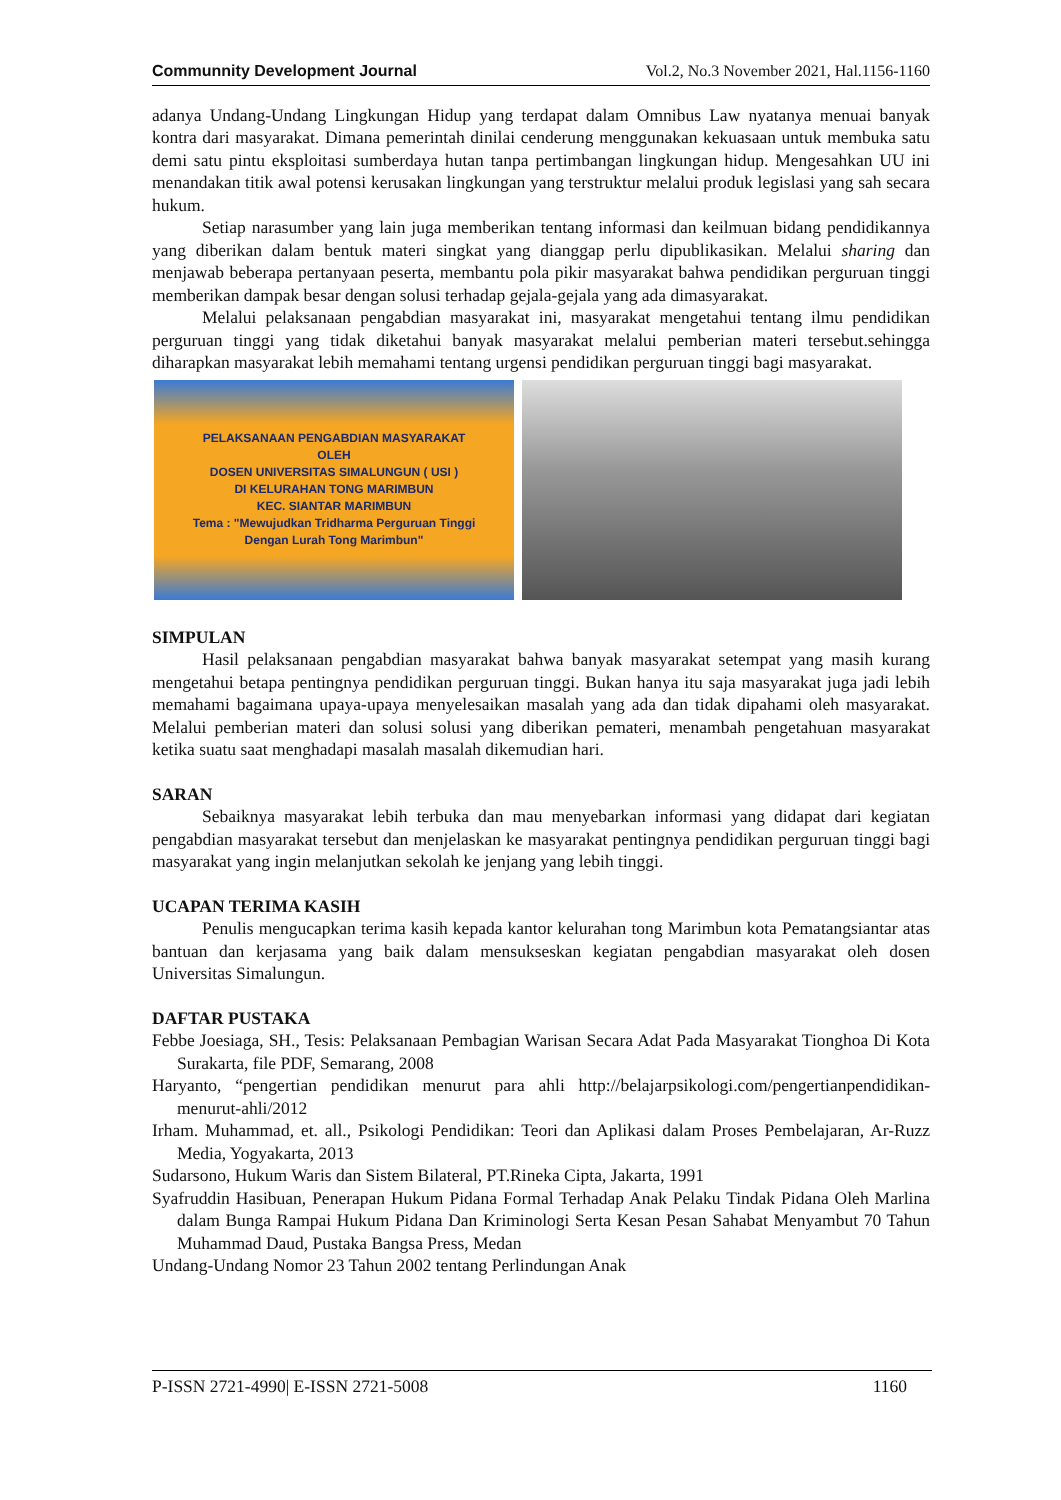Communnity Development Journal Vol.2, No.3 November 2021, Hal.1156-1160
adanya Undang-Undang Lingkungan Hidup yang terdapat dalam Omnibus Law nyatanya menuai banyak kontra dari masyarakat. Dimana pemerintah dinilai cenderung menggunakan kekuasaan untuk membuka satu demi satu pintu eksploitasi sumberdaya hutan tanpa pertimbangan lingkungan hidup. Mengesahkan UU ini menandakan titik awal potensi kerusakan lingkungan yang terstruktur melalui produk legislasi yang sah secara hukum.
Setiap narasumber yang lain juga memberikan tentang informasi dan keilmuan bidang pendidikannya yang diberikan dalam bentuk materi singkat yang dianggap perlu dipublikasikan. Melalui sharing dan menjawab beberapa pertanyaan peserta, membantu pola pikir masyarakat bahwa pendidikan perguruan tinggi memberikan dampak besar dengan solusi terhadap gejala-gejala yang ada dimasyarakat.
Melalui pelaksanaan pengabdian masyarakat ini, masyarakat mengetahui tentang ilmu pendidikan perguruan tinggi yang tidak diketahui banyak masyarakat melalui pemberian materi tersebut.sehingga diharapkan masyarakat lebih memahami tentang urgensi pendidikan perguruan tinggi bagi masyarakat.
PELAKSANAAN PENGABDIAN MASYARAKAT
OLEH
DOSEN UNIVERSITAS SIMALUNGUN ( USI )
DI KELURAHAN TONG MARIMBUN
KEC. SIANTAR MARIMBUN
Tema : "Mewujudkan Tridharma Perguruan Tinggi
Dengan Lurah Tong Marimbun"
SIMPULAN
Hasil pelaksanaan pengabdian masyarakat bahwa banyak masyarakat setempat yang masih kurang mengetahui betapa pentingnya pendidikan perguruan tinggi. Bukan hanya itu saja masyarakat juga jadi lebih memahami bagaimana upaya-upaya menyelesaikan masalah yang ada dan tidak dipahami oleh masyarakat. Melalui pemberian materi dan solusi solusi yang diberikan pemateri, menambah pengetahuan masyarakat ketika suatu saat menghadapi masalah masalah dikemudian hari.
SARAN
Sebaiknya masyarakat lebih terbuka dan mau menyebarkan informasi yang didapat dari kegiatan pengabdian masyarakat tersebut dan menjelaskan ke masyarakat pentingnya pendidikan perguruan tinggi bagi masyarakat yang ingin melanjutkan sekolah ke jenjang yang lebih tinggi.
UCAPAN TERIMA KASIH
Penulis mengucapkan terima kasih kepada kantor kelurahan tong Marimbun kota Pematangsiantar atas bantuan dan kerjasama yang baik dalam mensukseskan kegiatan pengabdian masyarakat oleh dosen Universitas Simalungun.
DAFTAR PUSTAKA
Febbe Joesiaga, SH., Tesis: Pelaksanaan Pembagian Warisan Secara Adat Pada Masyarakat Tionghoa Di Kota Surakarta, file PDF, Semarang, 2008
Haryanto, “pengertian pendidikan menurut para ahli http://belajarpsikologi.com/pengertianpendidikan-menurut-ahli/2012
Irham. Muhammad, et. all., Psikologi Pendidikan: Teori dan Aplikasi dalam Proses Pembelajaran, Ar-Ruzz Media, Yogyakarta, 2013
Sudarsono, Hukum Waris dan Sistem Bilateral, PT.Rineka Cipta, Jakarta, 1991
Syafruddin Hasibuan, Penerapan Hukum Pidana Formal Terhadap Anak Pelaku Tindak Pidana Oleh Marlina dalam Bunga Rampai Hukum Pidana Dan Kriminologi Serta Kesan Pesan Sahabat Menyambut 70 Tahun Muhammad Daud, Pustaka Bangsa Press, Medan
Undang-Undang Nomor 23 Tahun 2002 tentang Perlindungan Anak
P-ISSN 2721-4990| E-ISSN 2721-5008 1160